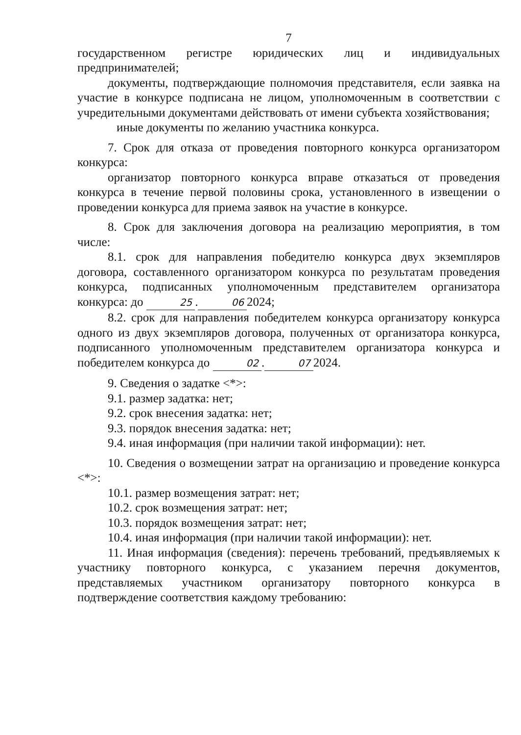7
государственном регистре юридических лиц и индивидуальных предпринимателей;
документы, подтверждающие полномочия представителя, если заявка на участие в конкурсе подписана не лицом, уполномоченным в соответствии с учредительными документами действовать от имени субъекта хозяйствования;
иные документы по желанию участника конкурса.
7. Срок для отказа от проведения повторного конкурса организатором конкурса:
организатор повторного конкурса вправе отказаться от проведения конкурса в течение первой половины срока, установленного в извещении о проведении конкурса для приема заявок на участие в конкурсе.
8. Срок для заключения договора на реализацию мероприятия, в том числе:
8.1. срок для направления победителю конкурса двух экземпляров договора, составленного организатором конкурса по результатам проведения конкурса, подписанных уполномоченным представителем организатора конкурса: до 25. 06 2024;
8.2. срок для направления победителем конкурса организатору конкурса одного из двух экземпляров договора, полученных от организатора конкурса, подписанного уполномоченным представителем организатора конкурса и победителем конкурса до 02. 07 2024.
9. Сведения о задатке <*>:
9.1. размер задатка: нет;
9.2. срок внесения задатка: нет;
9.3. порядок внесения задатка: нет;
9.4. иная информация (при наличии такой информации): нет.
10. Сведения о возмещении затрат на организацию и проведение конкурса <*>:
10.1. размер возмещения затрат: нет;
10.2. срок возмещения затрат: нет;
10.3. порядок возмещения затрат: нет;
10.4. иная информация (при наличии такой информации): нет.
11. Иная информация (сведения): перечень требований, предъявляемых к участнику повторного конкурса, с указанием перечня документов, представляемых участником организатору повторного конкурса в подтверждение соответствия каждому требованию: